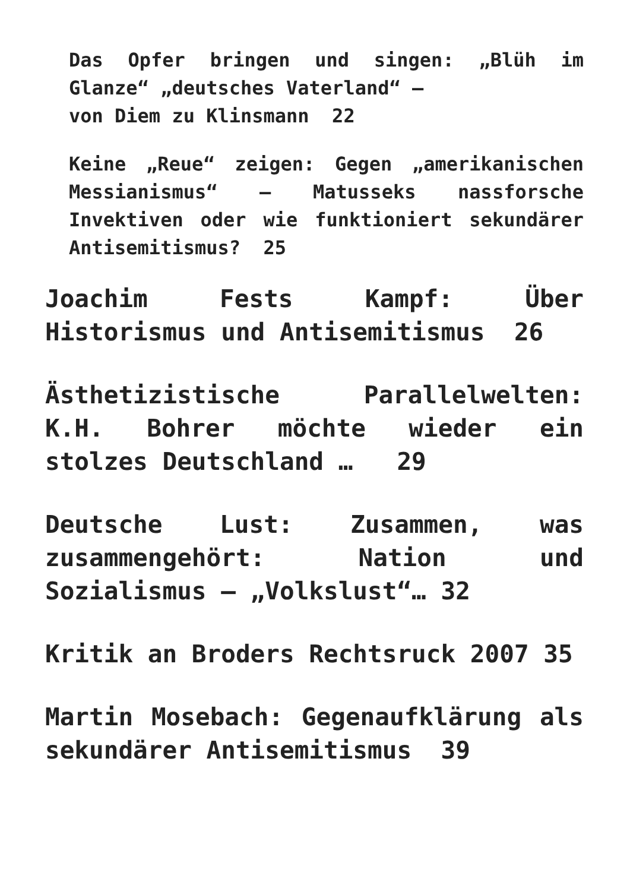Das Opfer bringen und singen: „Blüh im Glanze“ „deutsches Vaterland“ –
von Diem zu Klinsmann 22
Keine „Reue“ zeigen: Gegen „amerikanischen Messianismus“ – Matusseks nassforsche Invektiven oder wie funktioniert sekundärer Antisemitismus? 25
Joachim Fests Kampf: Über Historismus und Antisemitismus 26
Ästhetizistische Parallelwelten: K.H. Bohrer möchte wieder ein stolzes Deutschland … 29
Deutsche Lust: Zusammen, was zusammengehört: Nation und Sozialismus – „Volkslust“… 32
Kritik an Broders Rechtsruck 2007 35
Martin Mosebach: Gegenaufklärung als sekundärer Antisemitismus 39